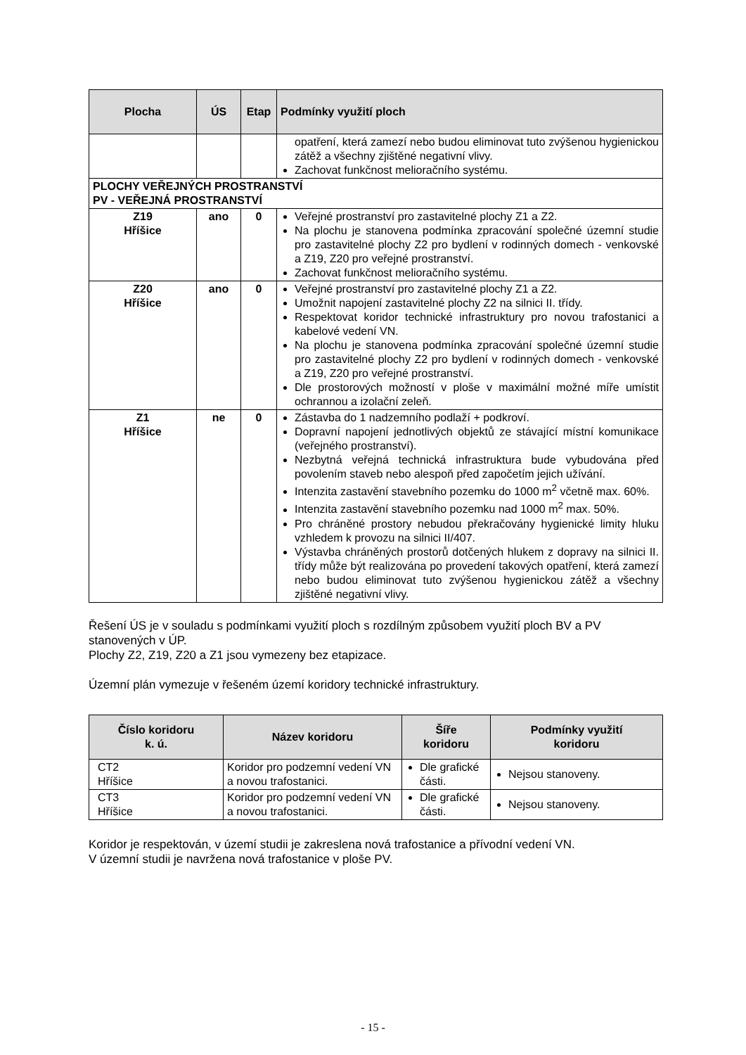| Plocha | ÚS | Etap | Podmínky využití ploch |
| --- | --- | --- | --- |
| | | | opatření, která zamezí nebo budou eliminovat tuto zvýšenou hygienickou zátěž a všechny zjištěné negativní vlivy. Zachovat funkčnost melioračního systému. |
| PLOCHY VEŘEJNÝCH PROSTRANSTVÍ PV - VEŘEJNÁ PROSTRANSTVÍ | | | |
| Z19 Hříšice | ano | 0 | Veřejné prostranství pro zastavitelné plochy Z1 a Z2. Na plochu je stanovena podmínka zpracování společné územní studie pro zastavitelné plochy Z2 pro bydlení v rodinných domech - venkovské a Z19, Z20 pro veřejné prostranství. Zachovat funkčnost melioračního systému. |
| Z20 Hříšice | ano | 0 | Veřejné prostranství pro zastavitelné plochy Z1 a Z2. Umožnit napojení zastavitelné plochy Z2 na silnici II. třídy. Respektovat koridor technické infrastruktury pro novou trafostanici a kabelové vedení VN. Na plochu je stanovena podmínka zpracování společné územní studie pro zastavitelné plochy Z2 pro bydlení v rodinných domech - venkovské a Z19, Z20 pro veřejné prostranství. Dle prostorových možností v ploše v maximální možné míře umístit ochrannou a izolační zeleň. |
| Z1 Hříšice | ne | 0 | Zástavba do 1 nadzemního podlaží + podkroví. Dopravní napojení jednotlivých objektů ze stávající místní komunikace (veřejného prostranství). Nezbytná veřejná technická infrastruktura bude vybudována před povolením staveb nebo alespoň před započetím jejich užívání. Intenzita zastavění stavebního pozemku do 1000 m<sup>2</sup> včetně max. 60%. Intenzita zastavění stavebního pozemku nad 1000 m<sup>2</sup> max. 50%. Pro chráněné prostory nebudou překračovány hygienické limity hluku vzhledem k provozu na silnici II/407. Výstavba chráněných prostorů dotčených hlukem z dopravy na silnici II. třídy může být realizována po provedení takových opatření, která zamezí nebo budou eliminovat tuto zvýšenou hygienickou zátěž a všechny zjištěné negativní vlivy. |
Řešení ÚS je v souladu s podmínkami využití ploch s rozdílným způsobem využití ploch BV a PV stanovených v ÚP.
Plochy Z2, Z19, Z20 a Z1 jsou vymezeny bez etapizace.
Územní plán vymezuje v řešeném území koridory technické infrastruktury.
| Číslo koridoru k. ú. | Název koridoru | Šíře koridoru | Podmínky využití koridoru |
| --- | --- | --- | --- |
| CT2 Hříšice | Koridor pro podzemní vedení VN a novou trafostanici. | Dle grafické části. | Nejsou stanoveny. |
| CT3 Hříšice | Koridor pro podzemní vedení VN a novou trafostanici. | Dle grafické části. | Nejsou stanoveny. |
Koridor je respektován, v území studii je zakreslena nová trafostanice a přívodní vedení VN.
V územní studii je navržena nová trafostanice v ploše PV.
- 15 -